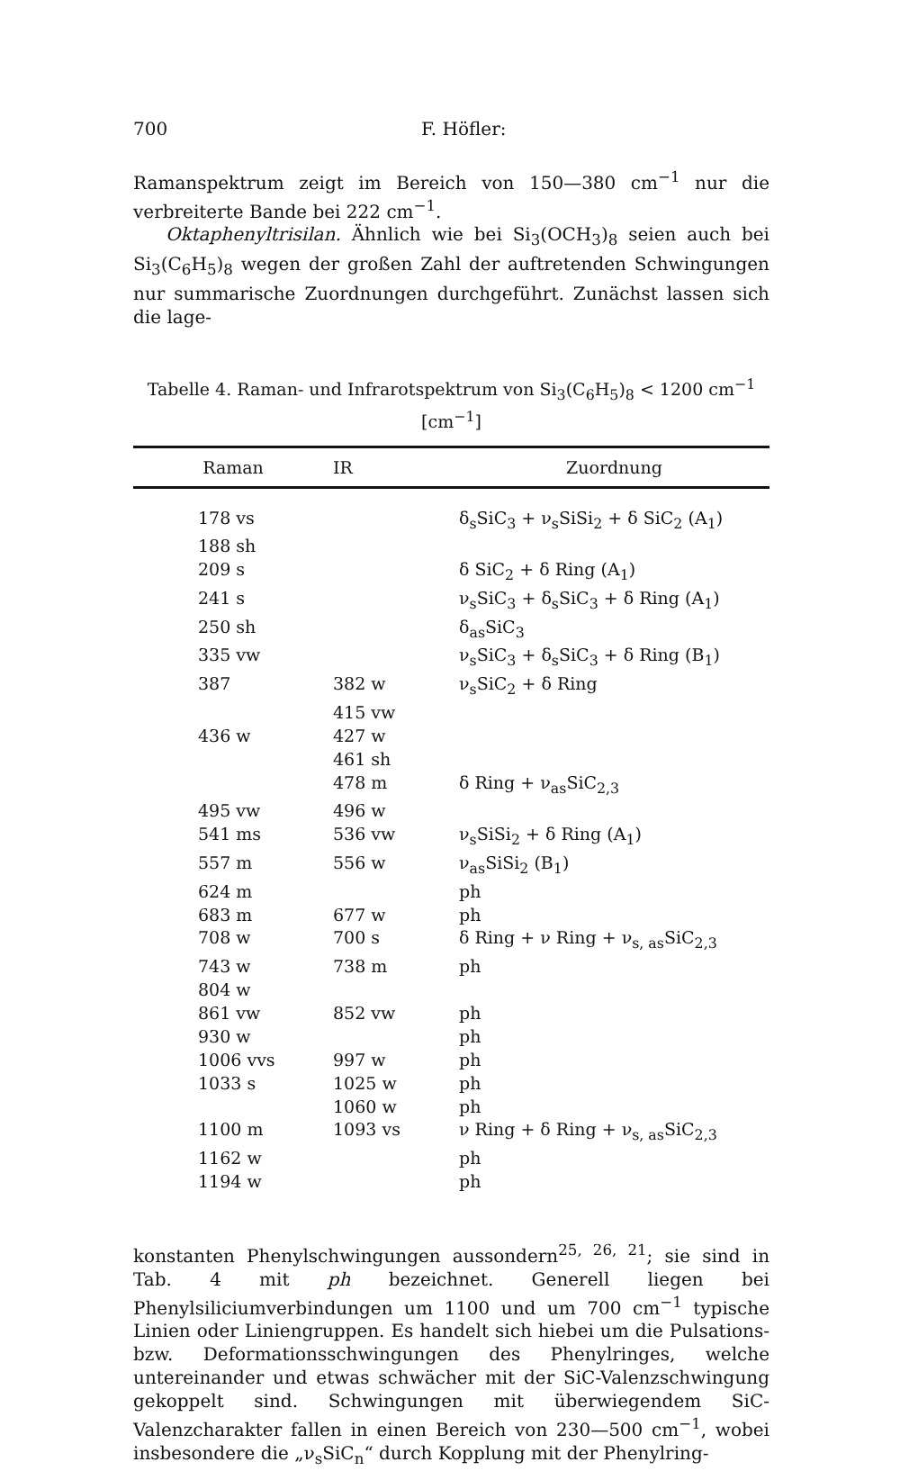700 F. Höfler:
Ramanspektrum zeigt im Bereich von 150—380 cm<sup>−1</sup> nur die verbreiterte Bande bei 222 cm<sup>−1</sup>.
Oktaphenyltrisilan. Ähnlich wie bei Si<sub>3</sub>(OCH<sub>3</sub>)<sub>8</sub> seien auch bei Si<sub>3</sub>(C<sub>6</sub>H<sub>5</sub>)<sub>8</sub> wegen der großen Zahl der auftretenden Schwingungen nur summarische Zuordnungen durchgeführt. Zunächst lassen sich die lage-
Tabelle 4. Raman- und Infrarotspektrum von Si<sub>3</sub>(C<sub>6</sub>H<sub>5</sub>)<sub>8</sub> < 1200 cm<sup>−1</sup>
[cm<sup>−1</sup>]
| Raman | IR | Zuordnung |
| --- | --- | --- |
| 178 vs | | δ<sub>s</sub>SiC<sub>3</sub> + ν<sub>s</sub>SiSi<sub>2</sub> + δ SiC<sub>2</sub> (A<sub>1</sub>) |
| 188 sh | | |
| 209 s | | δ SiC<sub>2</sub> + δ Ring (A<sub>1</sub>) |
| 241 s | | ν<sub>s</sub>SiC<sub>3</sub> + δ<sub>s</sub>SiC<sub>3</sub> + δ Ring (A<sub>1</sub>) |
| 250 sh | | δ<sub>as</sub>SiC<sub>3</sub> |
| 335 vw | | ν<sub>s</sub>SiC<sub>3</sub> + δ<sub>s</sub>SiC<sub>3</sub> + δ Ring (B<sub>1</sub>) |
| 387 | 382 w | ν<sub>s</sub>SiC<sub>2</sub> + δ Ring |
| | 415 vw | |
| 436 w | 427 w | |
| | 461 sh | |
| | 478 m | δ Ring + ν<sub>as</sub>SiC<sub>2,3</sub> |
| 495 vw | 496 w | |
| 541 ms | 536 vw | ν<sub>s</sub>SiSi<sub>2</sub> + δ Ring (A<sub>1</sub>) |
| 557 m | 556 w | ν<sub>as</sub>SiSi<sub>2</sub> (B<sub>1</sub>) |
| 624 m | | ph |
| 683 m | 677 w | ph |
| 708 w | 700 s | δ Ring + ν Ring + ν<sub>s, as</sub>SiC<sub>2,3</sub> |
| 743 w | 738 m | ph |
| 804 w | | |
| 861 vw | 852 vw | ph |
| 930 w | | ph |
| 1006 vvs | 997 w | ph |
| 1033 s | 1025 w | ph |
| | 1060 w | ph |
| 1100 m | 1093 vs | ν Ring + δ Ring + ν<sub>s, as</sub>SiC<sub>2,3</sub> |
| 1162 w | | ph |
| 1194 w | | ph |
konstanten Phenylschwingungen aussondern<sup>25, 26, 21</sup>; sie sind in Tab. 4 mit ph bezeichnet. Generell liegen bei Phenylsiliciumverbindungen um 1100 und um 700 cm<sup>−1</sup> typische Linien oder Liniengruppen. Es handelt sich hiebei um die Pulsations- bzw. Deformationsschwingungen des Phenylringes, welche untereinander und etwas schwächer mit der SiC-Valenzschwingung gekoppelt sind. Schwingungen mit überwiegendem SiC-Valenzcharakter fallen in einen Bereich von 230—500 cm<sup>−1</sup>, wobei insbesondere die „ν<sub>s</sub>SiC<sub>n</sub>“ durch Kopplung mit der Phenylring-